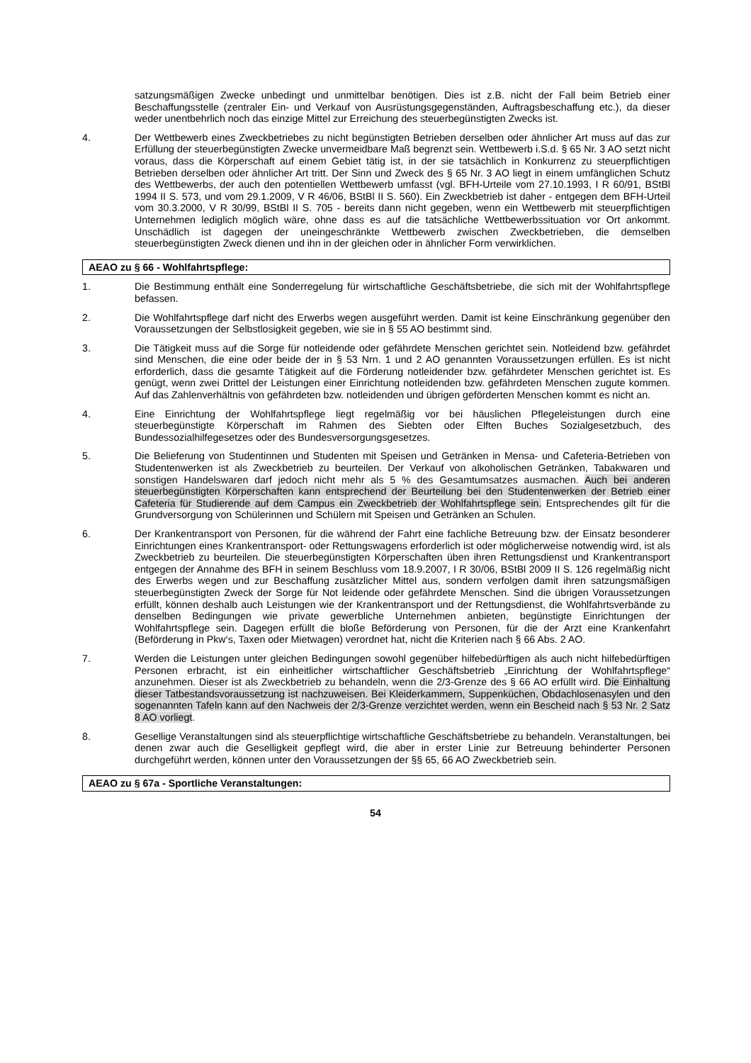satzungsmäßigen Zwecke unbedingt und unmittelbar benötigen. Dies ist z.B. nicht der Fall beim Betrieb einer Beschaffungsstelle (zentraler Ein- und Verkauf von Ausrüstungsgegenständen, Auftragsbeschaffung etc.), da dieser weder unentbehrlich noch das einzige Mittel zur Erreichung des steuerbegünstigten Zwecks ist.
4. Der Wettbewerb eines Zweckbetriebes zu nicht begünstigten Betrieben derselben oder ähnlicher Art muss auf das zur Erfüllung der steuerbegünstigten Zwecke unvermeidbare Maß begrenzt sein. Wettbewerb i.S.d. § 65 Nr. 3 AO setzt nicht voraus, dass die Körperschaft auf einem Gebiet tätig ist, in der sie tatsächlich in Konkurrenz zu steuerpflichtigen Betrieben derselben oder ähnlicher Art tritt. Der Sinn und Zweck des § 65 Nr. 3 AO liegt in einem umfänglichen Schutz des Wettbewerbs, der auch den potentiellen Wettbewerb umfasst (vgl. BFH-Urteile vom 27.10.1993, I R 60/91, BStBl 1994 II S. 573, und vom 29.1.2009, V R 46/06, BStBl II S. 560). Ein Zweckbetrieb ist daher - entgegen dem BFH-Urteil vom 30.3.2000, V R 30/99, BStBl II S. 705 - bereits dann nicht gegeben, wenn ein Wettbewerb mit steuerpflichtigen Unternehmen lediglich möglich wäre, ohne dass es auf die tatsächliche Wettbewerbssituation vor Ort ankommt. Unschädlich ist dagegen der uneingeschränkte Wettbewerb zwischen Zweckbetrieben, die demselben steuerbegünstigten Zweck dienen und ihn in der gleichen oder in ähnlicher Form verwirklichen.
AEAO zu § 66 - Wohlfahrtspflege:
1. Die Bestimmung enthält eine Sonderregelung für wirtschaftliche Geschäftsbetriebe, die sich mit der Wohlfahrtspflege befassen.
2. Die Wohlfahrtspflege darf nicht des Erwerbs wegen ausgeführt werden. Damit ist keine Einschränkung gegenüber den Voraussetzungen der Selbstlosigkeit gegeben, wie sie in § 55 AO bestimmt sind.
3. Die Tätigkeit muss auf die Sorge für notleidende oder gefährdete Menschen gerichtet sein. Notleidend bzw. gefährdet sind Menschen, die eine oder beide der in § 53 Nrn. 1 und 2 AO genannten Voraussetzungen erfüllen. Es ist nicht erforderlich, dass die gesamte Tätigkeit auf die Förderung notleidender bzw. gefährdeter Menschen gerichtet ist. Es genügt, wenn zwei Drittel der Leistungen einer Einrichtung notleidenden bzw. gefährdeten Menschen zugute kommen. Auf das Zahlenverhältnis von gefährdeten bzw. notleidenden und übrigen geförderten Menschen kommt es nicht an.
4. Eine Einrichtung der Wohlfahrtspflege liegt regelmäßig vor bei häuslichen Pflegeleistungen durch eine steuerbegünstigte Körperschaft im Rahmen des Siebten oder Elften Buches Sozialgesetzbuch, des Bundessozialhilfegesetzes oder des Bundesversorgungsgesetzes.
5. Die Belieferung von Studentinnen und Studenten mit Speisen und Getränken in Mensa- und Cafeteria-Betrieben von Studentenwerken ist als Zweckbetrieb zu beurteilen. Der Verkauf von alkoholischen Getränken, Tabakwaren und sonstigen Handelswaren darf jedoch nicht mehr als 5 % des Gesamtumsatzes ausmachen. Auch bei anderen steuerbegünstigten Körperschaften kann entsprechend der Beurteilung bei den Studentenwerken der Betrieb einer Cafeteria für Studierende auf dem Campus ein Zweckbetrieb der Wohlfahrtspflege sein. Entsprechendes gilt für die Grundversorgung von Schülerinnen und Schülern mit Speisen und Getränken an Schulen.
6. Der Krankentransport von Personen, für die während der Fahrt eine fachliche Betreuung bzw. der Einsatz besonderer Einrichtungen eines Krankentransport- oder Rettungswagens erforderlich ist oder möglicherweise notwendig wird, ist als Zweckbetrieb zu beurteilen. Die steuerbegünstigten Körperschaften üben ihren Rettungsdienst und Krankentransport entgegen der Annahme des BFH in seinem Beschluss vom 18.9.2007, I R 30/06, BStBl 2009 II S. 126 regelmäßig nicht des Erwerbs wegen und zur Beschaffung zusätzlicher Mittel aus, sondern verfolgen damit ihren satzungsmäßigen steuerbegünstigten Zweck der Sorge für Not leidende oder gefährdete Menschen. Sind die übrigen Voraussetzungen erfüllt, können deshalb auch Leistungen wie der Krankentransport und der Rettungsdienst, die Wohlfahrtsverbände zu denselben Bedingungen wie private gewerbliche Unternehmen anbieten, begünstigte Einrichtungen der Wohlfahrtspflege sein. Dagegen erfüllt die bloße Beförderung von Personen, für die der Arzt eine Krankenfahrt (Beförderung in Pkw‘s, Taxen oder Mietwagen) verordnet hat, nicht die Kriterien nach § 66 Abs. 2 AO.
7. Werden die Leistungen unter gleichen Bedingungen sowohl gegenüber hilfebedürftigen als auch nicht hilfebedürftigen Personen erbracht, ist ein einheitlicher wirtschaftlicher Geschäftsbetrieb „Einrichtung der Wohlfahrtspflege“ anzunehmen. Dieser ist als Zweckbetrieb zu behandeln, wenn die 2/3-Grenze des § 66 AO erfüllt wird. Die Einhaltung dieser Tatbestandsvoraussetzung ist nachzuweisen. Bei Kleiderkammern, Suppenküchen, Obdachlosenasylen und den sogenannten Tafeln kann auf den Nachweis der 2/3-Grenze verzichtet werden, wenn ein Bescheid nach § 53 Nr. 2 Satz 8 AO vorliegt.
8. Gesellige Veranstaltungen sind als steuerpflichtige wirtschaftliche Geschäftsbetriebe zu behandeln. Veranstaltungen, bei denen zwar auch die Geselligkeit gepflegt wird, die aber in erster Linie zur Betreuung behinderter Personen durchgeführt werden, können unter den Voraussetzungen der §§ 65, 66 AO Zweckbetrieb sein.
AEAO zu § 67a - Sportliche Veranstaltungen:
54